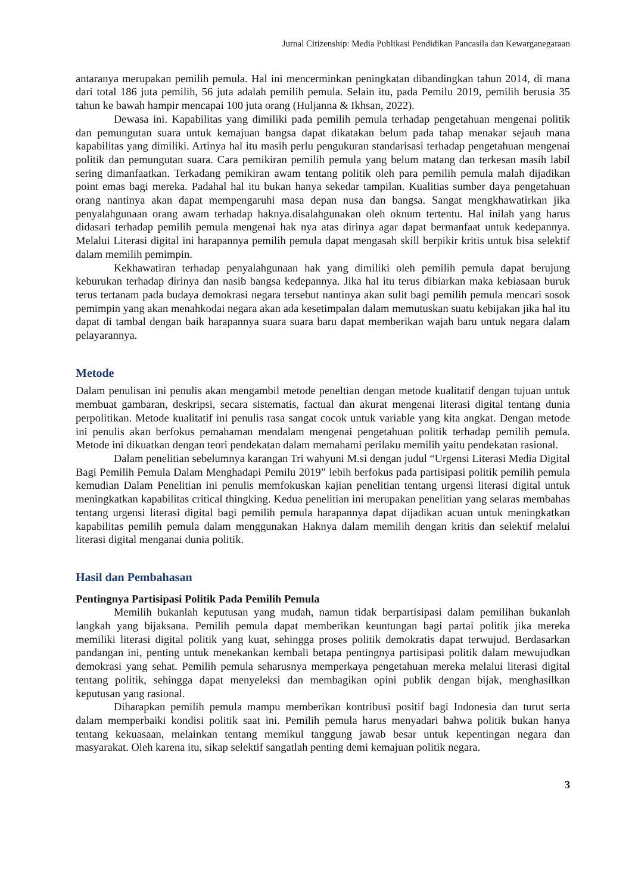Jurnal Citizenship: Media Publikasi Pendidikan Pancasila dan Kewarganegaraan
antaranya merupakan pemilih pemula. Hal ini mencerminkan peningkatan dibandingkan tahun 2014, di mana dari total 186 juta pemilih, 56 juta adalah pemilih pemula. Selain itu, pada Pemilu 2019, pemilih berusia 35 tahun ke bawah hampir mencapai 100 juta orang (Huljanna & Ikhsan, 2022).
Dewasa ini. Kapabilitas yang dimiliki pada pemilih pemula terhadap pengetahuan mengenai politik dan pemungutan suara untuk kemajuan bangsa dapat dikatakan belum pada tahap menakar sejauh mana kapabilitas yang dimiliki. Artinya hal itu masih perlu pengukuran standarisasi terhadap pengetahuan mengenai politik dan pemungutan suara. Cara pemikiran pemilih pemula yang belum matang dan terkesan masih labil sering dimanfaatkan. Terkadang pemikiran awam tentang politik oleh para pemilih pemula malah dijadikan point emas bagi mereka. Padahal hal itu bukan hanya sekedar tampilan. Kualitias sumber daya pengetahuan orang nantinya akan dapat mempengaruhi masa depan nusa dan bangsa. Sangat mengkhawatirkan jika penyalahgunaan orang awam terhadap haknya.disalahgunakan oleh oknum tertentu. Hal inilah yang harus didasari terhadap pemilih pemula mengenai hak nya atas dirinya agar dapat bermanfaat untuk kedepannya. Melalui Literasi digital ini harapannya pemilih pemula dapat mengasah skill berpikir kritis untuk bisa selektif dalam memilih pemimpin.
Kekhawatiran terhadap penyalahgunaan hak yang dimiliki oleh pemilih pemula dapat berujung keburukan terhadap dirinya dan nasib bangsa kedepannya. Jika hal itu terus dibiarkan maka kebiasaan buruk terus tertanam pada budaya demokrasi negara tersebut nantinya akan sulit bagi pemilih pemula mencari sosok pemimpin yang akan menahkodai negara akan ada kesetimpalan dalam memutuskan suatu kebijakan jika hal itu dapat di tambal dengan baik harapannya suara suara baru dapat memberikan wajah baru untuk negara dalam pelayarannya.
Metode
Dalam penulisan ini penulis akan mengambil metode peneltian dengan metode kualitatif dengan tujuan untuk membuat gambaran, deskripsi, secara sistematis, factual dan akurat mengenai literasi digital tentang dunia perpolitikan. Metode kualitatif ini penulis rasa sangat cocok untuk variable yang kita angkat. Dengan metode ini penulis akan berfokus pemahaman mendalam mengenai pengetahuan politik terhadap pemilih pemula. Metode ini dikuatkan dengan teori pendekatan dalam memahami perilaku memilih yaitu pendekatan rasional.
Dalam penelitian sebelumnya karangan Tri wahyuni M.si dengan judul “Urgensi Literasi Media Digital Bagi Pemilih Pemula Dalam Menghadapi Pemilu 2019” lebih berfokus pada partisipasi politik pemilih pemula kemudian Dalam Penelitian ini penulis memfokuskan kajian penelitian tentang urgensi literasi digital untuk meningkatkan kapabilitas critical thingking. Kedua penelitian ini merupakan penelitian yang selaras membahas tentang urgensi literasi digital bagi pemilih pemula harapannya dapat dijadikan acuan untuk meningkatkan kapabilitas pemilih pemula dalam menggunakan Haknya dalam memilih dengan kritis dan selektif melalui literasi digital menganai dunia politik.
Hasil dan Pembahasan
Pentingnya Partisipasi Politik Pada Pemilih Pemula
Memilih bukanlah keputusan yang mudah, namun tidak berpartisipasi dalam pemilihan bukanlah langkah yang bijaksana. Pemilih pemula dapat memberikan keuntungan bagi partai politik jika mereka memiliki literasi digital politik yang kuat, sehingga proses politik demokratis dapat terwujud. Berdasarkan pandangan ini, penting untuk menekankan kembali betapa pentingnya partisipasi politik dalam mewujudkan demokrasi yang sehat. Pemilih pemula seharusnya memperkaya pengetahuan mereka melalui literasi digital tentang politik, sehingga dapat menyeleksi dan membagikan opini publik dengan bijak, menghasilkan keputusan yang rasional.
Diharapkan pemilih pemula mampu memberikan kontribusi positif bagi Indonesia dan turut serta dalam memperbaiki kondisi politik saat ini. Pemilih pemula harus menyadari bahwa politik bukan hanya tentang kekuasaan, melainkan tentang memikul tanggung jawab besar untuk kepentingan negara dan masyarakat. Oleh karena itu, sikap selektif sangatlah penting demi kemajuan politik negara.
3